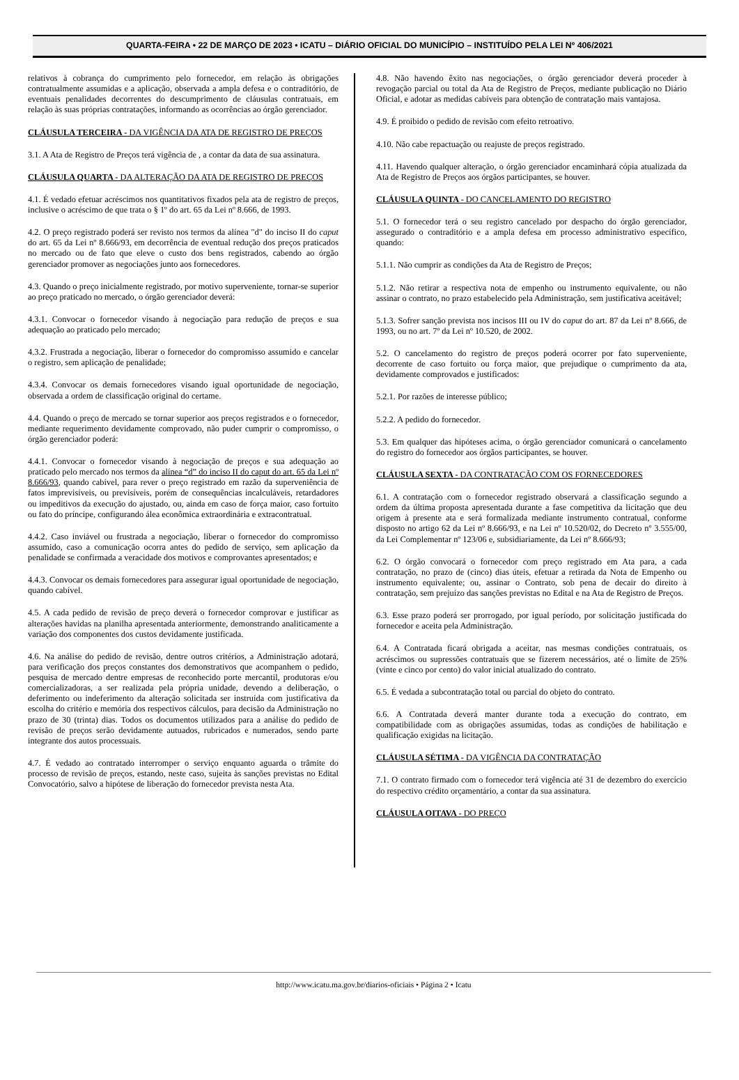QUARTA-FEIRA • 22 DE MARÇO DE 2023 • ICATU – DIÁRIO OFICIAL DO MUNICÍPIO – INSTITUÍDO PELA LEI Nº 406/2021
relativos à cobrança do cumprimento pelo fornecedor, em relação às obrigações contratualmente assumidas e a aplicação, observada a ampla defesa e o contraditório, de eventuais penalidades decorrentes do descumprimento de cláusulas contratuais, em relação às suas próprias contratações, informando as ocorrências ao órgão gerenciador.
CLÁUSULA TERCEIRA - DA VIGÊNCIA DA ATA DE REGISTRO DE PREÇOS
3.1. A Ata de Registro de Preços terá vigência de , a contar da data de sua assinatura.
CLÁUSULA QUARTA - DA ALTERAÇÃO DA ATA DE REGISTRO DE PREÇOS
4.1. É vedado efetuar acréscimos nos quantitativos fixados pela ata de registro de preços, inclusive o acréscimo de que trata o § 1º do art. 65 da Lei nº 8.666, de 1993.
4.2. O preço registrado poderá ser revisto nos termos da alínea "d" do inciso II do caput do art. 65 da Lei nº 8.666/93, em decorrência de eventual redução dos preços praticados no mercado ou de fato que eleve o custo dos bens registrados, cabendo ao órgão gerenciador promover as negociações junto aos fornecedores.
4.3. Quando o preço inicialmente registrado, por motivo superveniente, tornar-se superior ao preço praticado no mercado, o órgão gerenciador deverá:
4.3.1. Convocar o fornecedor visando à negociação para redução de preços e sua adequação ao praticado pelo mercado;
4.3.2. Frustrada a negociação, liberar o fornecedor do compromisso assumido e cancelar o registro, sem aplicação de penalidade;
4.3.4. Convocar os demais fornecedores visando igual oportunidade de negociação, observada a ordem de classificação original do certame.
4.4. Quando o preço de mercado se tornar superior aos preços registrados e o fornecedor, mediante requerimento devidamente comprovado, não puder cumprir o compromisso, o órgão gerenciador poderá:
4.4.1. Convocar o fornecedor visando à negociação de preços e sua adequação ao praticado pelo mercado nos termos da alínea “d” do inciso II do caput do art. 65 da Lei nº 8.666/93, quando cabível, para rever o preço registrado em razão da superveniência de fatos imprevisíveis, ou previsíveis, porém de consequências incalculáveis, retardadores ou impeditivos da execução do ajustado, ou, ainda em caso de força maior, caso fortuito ou fato do príncipe, configurando álea econômica extraordinária e extracontratual.
4.4.2. Caso inviável ou frustrada a negociação, liberar o fornecedor do compromisso assumido, caso a comunicação ocorra antes do pedido de serviço, sem aplicação da penalidade se confirmada a veracidade dos motivos e comprovantes apresentados; e
4.4.3. Convocar os demais fornecedores para assegurar igual oportunidade de negociação, quando cabível.
4.5. A cada pedido de revisão de preço deverá o fornecedor comprovar e justificar as alterações havidas na planilha apresentada anteriormente, demonstrando analiticamente a variação dos componentes dos custos devidamente justificada.
4.6. Na análise do pedido de revisão, dentre outros critérios, a Administração adotará, para verificação dos preços constantes dos demonstrativos que acompanhem o pedido, pesquisa de mercado dentre empresas de reconhecido porte mercantil, produtoras e/ou comercializadoras, a ser realizada pela própria unidade, devendo a deliberação, o deferimento ou indeferimento da alteração solicitada ser instruída com justificativa da escolha do critério e memória dos respectivos cálculos, para decisão da Administração no prazo de 30 (trinta) dias. Todos os documentos utilizados para a análise do pedido de revisão de preços serão devidamente autuados, rubricados e numerados, sendo parte integrante dos autos processuais.
4.7. É vedado ao contratado interromper o serviço enquanto aguarda o trâmite do processo de revisão de preços, estando, neste caso, sujeita às sanções previstas no Edital Convocatório, salvo a hipótese de liberação do fornecedor prevista nesta Ata.
4.8. Não havendo êxito nas negociações, o órgão gerenciador deverá proceder à revogação parcial ou total da Ata de Registro de Preços, mediante publicação no Diário Oficial, e adotar as medidas cabíveis para obtenção de contratação mais vantajosa.
4.9. É proibido o pedido de revisão com efeito retroativo.
4.10. Não cabe repactuação ou reajuste de preços registrado.
4.11. Havendo qualquer alteração, o órgão gerenciador encaminhará cópia atualizada da Ata de Registro de Preços aos órgãos participantes, se houver.
CLÁUSULA QUINTA - DO CANCELAMENTO DO REGISTRO
5.1. O fornecedor terá o seu registro cancelado por despacho do órgão gerenciador, assegurado o contraditório e a ampla defesa em processo administrativo específico, quando:
5.1.1. Não cumprir as condições da Ata de Registro de Preços;
5.1.2. Não retirar a respectiva nota de empenho ou instrumento equivalente, ou não assinar o contrato, no prazo estabelecido pela Administração, sem justificativa aceitável;
5.1.3. Sofrer sanção prevista nos incisos III ou IV do caput do art. 87 da Lei nº 8.666, de 1993, ou no art. 7º da Lei nº 10.520, de 2002.
5.2. O cancelamento do registro de preços poderá ocorrer por fato superveniente, decorrente de caso fortuito ou força maior, que prejudique o cumprimento da ata, devidamente comprovados e justificados:
5.2.1. Por razões de interesse público;
5.2.2. A pedido do fornecedor.
5.3. Em qualquer das hipóteses acima, o órgão gerenciador comunicará o cancelamento do registro do fornecedor aos órgãos participantes, se houver.
CLÁUSULA SEXTA - DA CONTRATAÇÃO COM OS FORNECEDORES
6.1. A contratação com o fornecedor registrado observará a classificação segundo a ordem da última proposta apresentada durante a fase competitiva da licitação que deu origem à presente ata e será formalizada mediante instrumento contratual, conforme disposto no artigo 62 da Lei nº 8.666/93, e na Lei nº 10.520/02, do Decreto nº 3.555/00, da Lei Complementar nº 123/06 e, subsidiariamente, da Lei nº 8.666/93;
6.2. O órgão convocará o fornecedor com preço registrado em Ata para, a cada contratação, no prazo de (cinco) dias úteis, efetuar a retirada da Nota de Empenho ou instrumento equivalente; ou, assinar o Contrato, sob pena de decair do direito à contratação, sem prejuízo das sanções previstas no Edital e na Ata de Registro de Preços.
6.3. Esse prazo poderá ser prorrogado, por igual período, por solicitação justificada do fornecedor e aceita pela Administração.
6.4. A Contratada ficará obrigada a aceitar, nas mesmas condições contratuais, os acréscimos ou supressões contratuais que se fizerem necessários, até o limite de 25% (vinte e cinco por cento) do valor inicial atualizado do contrato.
6.5. É vedada a subcontratação total ou parcial do objeto do contrato.
6.6. A Contratada deverá manter durante toda a execução do contrato, em compatibilidade com as obrigações assumidas, todas as condições de habilitação e qualificação exigidas na licitação.
CLÁUSULA SÉTIMA - DA VIGÊNCIA DA CONTRATAÇÃO
7.1. O contrato firmado com o fornecedor terá vigência até 31 de dezembro do exercício do respectivo crédito orçamentário, a contar da sua assinatura.
CLÁUSULA OITAVA - DO PREÇO
http://www.icatu.ma.gov.br/diarios-oficiais • Página 2 • Icatu